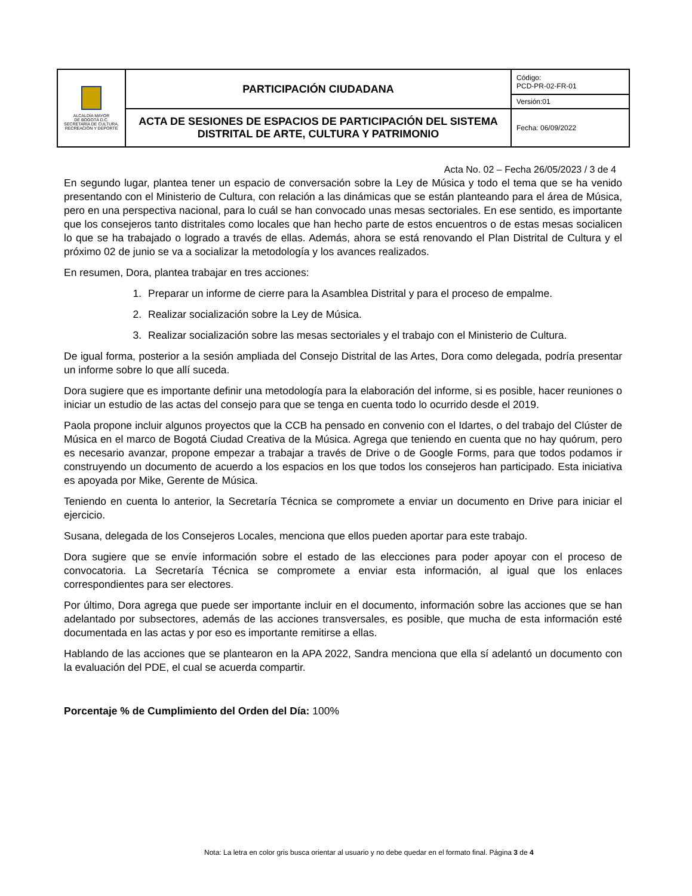| ALCALDÍA MAYOR DE BOGOTÁ D.C. SECRETARÍA DE CULTURA, RECREACIÓN Y DEPORTE | PARTICIPACIÓN CIUDADANA | Código: PCD-PR-02-FR-01 |
| | | Versión:01 |
| | ACTA DE SESIONES DE ESPACIOS DE PARTICIPACIÓN DEL SISTEMA DISTRITAL DE ARTE, CULTURA Y PATRIMONIO | Fecha: 06/09/2022 |
Acta No. 02 – Fecha 26/05/2023 / 3 de 4
En segundo lugar, plantea tener un espacio de conversación sobre la Ley de Música y todo el tema que se ha venido presentando con el Ministerio de Cultura, con relación a las dinámicas que se están planteando para el área de Música, pero en una perspectiva nacional, para lo cuál se han convocado unas mesas sectoriales. En ese sentido, es importante que los consejeros tanto distritales como locales que han hecho parte de estos encuentros o de estas mesas socialicen lo que se ha trabajado o logrado a través de ellas. Además, ahora se está renovando el Plan Distrital de Cultura y el próximo 02 de junio se va a socializar la metodología y los avances realizados.
En resumen, Dora, plantea trabajar en tres acciones:
1. Preparar un informe de cierre para la Asamblea Distrital y para el proceso de empalme.
2. Realizar socialización sobre la Ley de Música.
3. Realizar socialización sobre las mesas sectoriales y el trabajo con el Ministerio de Cultura.
De igual forma, posterior a la sesión ampliada del Consejo Distrital de las Artes, Dora como delegada, podría presentar un informe sobre lo que allí suceda.
Dora sugiere que es importante definir una metodología para la elaboración del informe, si es posible, hacer reuniones o iniciar un estudio de las actas del consejo para que se tenga en cuenta todo lo ocurrido desde el 2019.
Paola propone incluir algunos proyectos que la CCB ha pensado en convenio con el Idartes, o del trabajo del Clúster de Música en el marco de Bogotá Ciudad Creativa de la Música. Agrega que teniendo en cuenta que no hay quórum, pero es necesario avanzar, propone empezar a trabajar a través de Drive o de Google Forms, para que todos podamos ir construyendo un documento de acuerdo a los espacios en los que todos los consejeros han participado. Esta iniciativa es apoyada por Mike, Gerente de Música.
Teniendo en cuenta lo anterior, la Secretaría Técnica se compromete a enviar un documento en Drive para iniciar el ejercicio.
Susana, delegada de los Consejeros Locales, menciona que ellos pueden aportar para este trabajo.
Dora sugiere que se envíe información sobre el estado de las elecciones para poder apoyar con el proceso de convocatoria. La Secretaría Técnica se compromete a enviar esta información, al igual que los enlaces correspondientes para ser electores.
Por último, Dora agrega que puede ser importante incluir en el documento, información sobre las acciones que se han adelantado por subsectores, además de las acciones transversales, es posible, que mucha de esta información esté documentada en las actas y por eso es importante remitirse a ellas.
Hablando de las acciones que se plantearon en la APA 2022, Sandra menciona que ella sí adelantó un documento con la evaluación del PDE, el cual se acuerda compartir.
Porcentaje % de Cumplimiento del Orden del Día: 100%
Nota: La letra en color gris busca orientar al usuario y no debe quedar en el formato final. Página 3 de 4